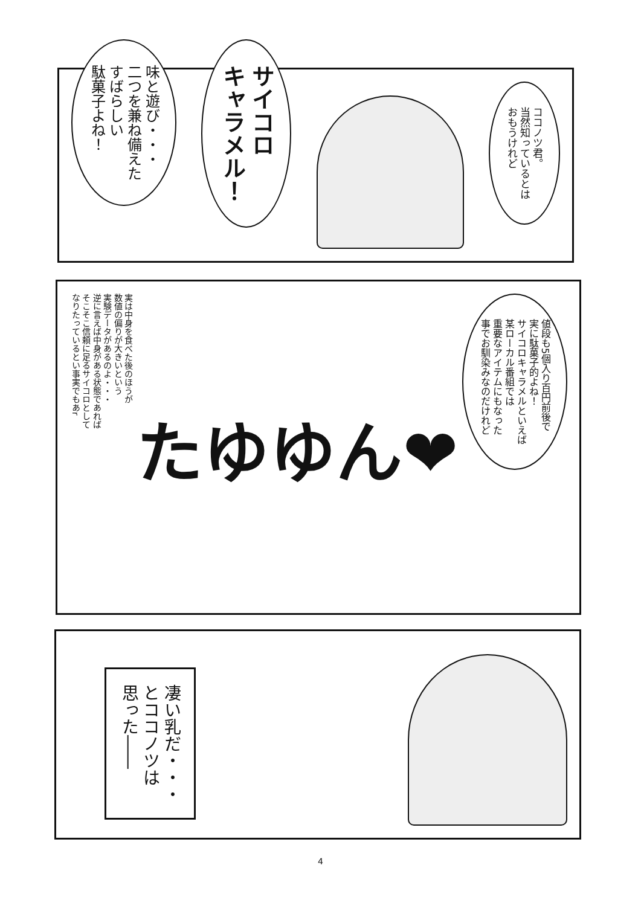ココノツ君。
当然知っているとは
おもうけれど
サイコロ
キャラメル！
味と遊び・・・
二つを兼ね備えた
すばらしい
駄菓子よね！
値段も5個入り百円前後で
実に駄菓子的よね！
サイコロキャラメルといえば
某ローカル番組では
重要なアイテムにもなった
事でお馴染みなのだけれど
たゆゆん❤
実は中身を食べた後のほうが
数値の偏りが大きいという
実験データがあるのよ・・・
逆に言えば中身がある状態であれば
そこそこ信頼に足るサイコロとして
なりたっているとい事実でもあr
凄い乳だ・・・
とココノツは
思った――
4